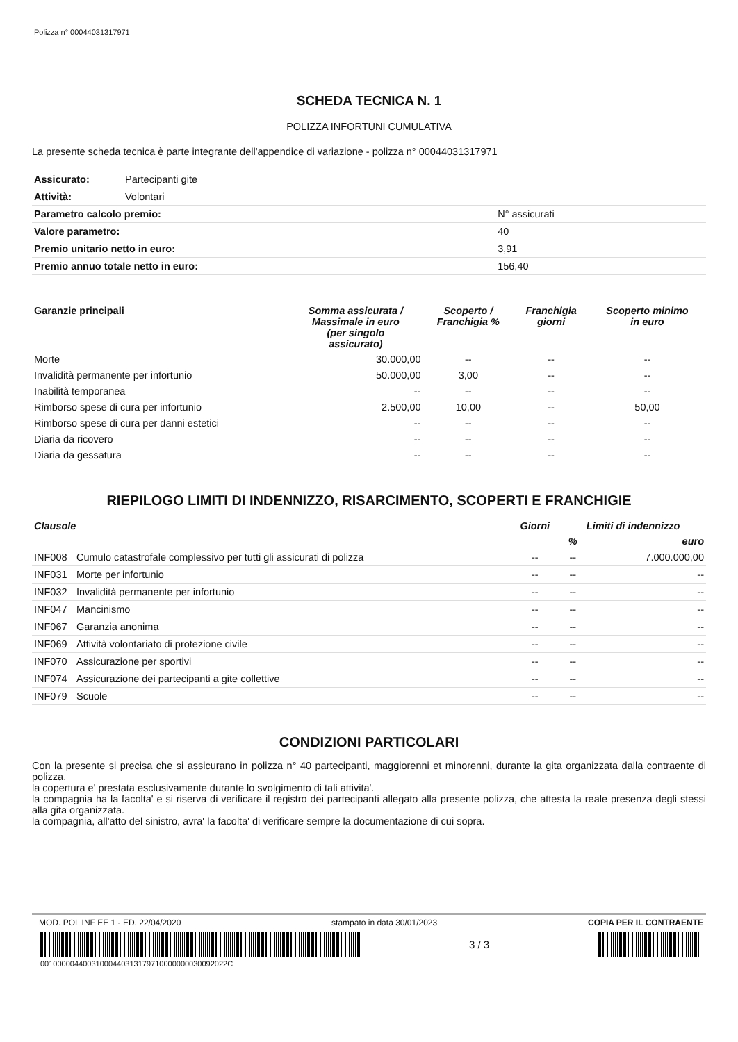Polizza n° 00044031317971
SCHEDA TECNICA N. 1
POLIZZA INFORTUNI CUMULATIVA
La presente scheda tecnica è parte integrante dell'appendice di variazione - polizza n° 00044031317971
| Assicurato: | Partecipanti gite | |
| Attività: | Volontari | |
| Parametro calcolo premio: | | N° assicurati |
| Valore parametro: | | 40 |
| Premio unitario netto in euro: | | 3,91 |
| Premio annuo totale netto in euro: | | 156,40 |
| Garanzie principali | Somma assicurata / Massimale in euro (per singolo assicurato) | Scoperto / Franchigia % | Franchigia giorni | Scoperto minimo in euro |
| --- | --- | --- | --- | --- |
| Morte | 30.000,00 | -- | -- | -- |
| Invalidità permanente per infortunio | 50.000,00 | 3,00 | -- | -- |
| Inabilità temporanea | -- | -- | -- | -- |
| Rimborso spese di cura per infortunio | 2.500,00 | 10,00 | -- | 50,00 |
| Rimborso spese di cura per danni estetici | -- | -- | -- | -- |
| Diaria da ricovero | -- | -- | -- | -- |
| Diaria da gessatura | -- | -- | -- | -- |
RIEPILOGO LIMITI DI INDENNIZZO, RISARCIMENTO, SCOPERTI E FRANCHIGIE
| Clausole | | Giorni | Limiti di indennizzo | |
| --- | --- | --- | --- | --- |
| | | | % | euro |
| INF008 | Cumulo catastrofale complessivo per tutti gli assicurati di polizza | -- | -- | 7.000.000,00 |
| INF031 | Morte per infortunio | -- | -- | -- |
| INF032 | Invalidità permanente per infortunio | -- | -- | -- |
| INF047 | Mancinismo | -- | -- | -- |
| INF067 | Garanzia anonima | -- | -- | -- |
| INF069 | Attività volontariato di protezione civile | -- | -- | -- |
| INF070 | Assicurazione per sportivi | -- | -- | -- |
| INF074 | Assicurazione dei partecipanti a gite collettive | -- | -- | -- |
| INF079 | Scuole | -- | -- | -- |
CONDIZIONI PARTICOLARI
Con la presente si precisa che si assicurano in polizza n° 40 partecipanti, maggiorenni et minorenni, durante la gita organizzata dalla contraente di polizza.
la copertura e' prestata esclusivamente durante lo svolgimento di tali attivita'.
la compagnia ha la facolta' e si riserva di verificare il registro dei partecipanti allegato alla presente polizza, che attesta la reale presenza degli stessi alla gita organizzata.
la compagnia, all'atto del sinistro, avra' la facolta' di verificare sempre la documentazione di cui sopra.
MOD. POL INF EE 1 - ED. 22/04/2020 stampato in data 30/01/2023 COPIA PER IL CONTRAENTE
3 / 3
00100000440031000440313179710000000030092022C